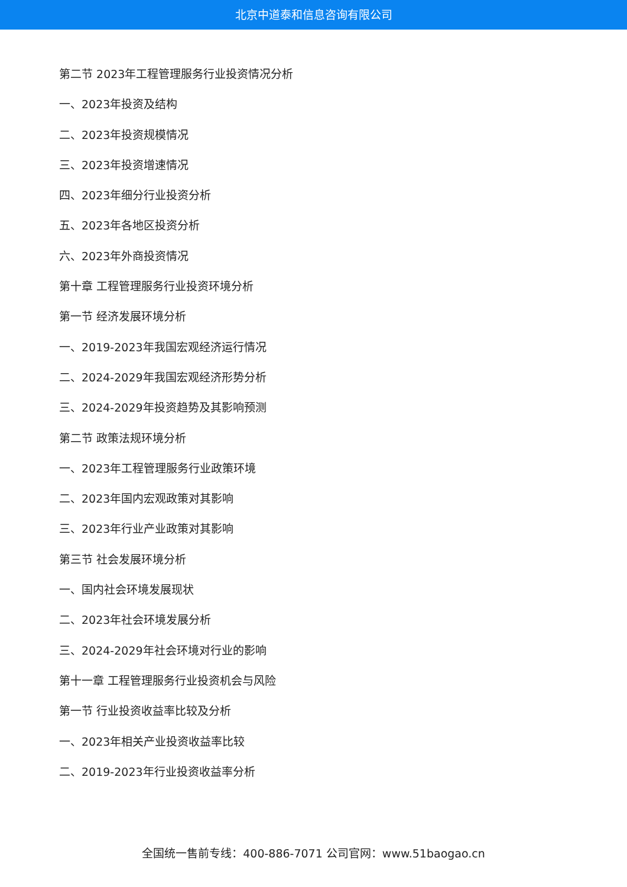北京中道泰和信息咨询有限公司
第二节 2023年工程管理服务行业投资情况分析
一、2023年投资及结构
二、2023年投资规模情况
三、2023年投资增速情况
四、2023年细分行业投资分析
五、2023年各地区投资分析
六、2023年外商投资情况
第十章 工程管理服务行业投资环境分析
第一节 经济发展环境分析
一、2019-2023年我国宏观经济运行情况
二、2024-2029年我国宏观经济形势分析
三、2024-2029年投资趋势及其影响预测
第二节 政策法规环境分析
一、2023年工程管理服务行业政策环境
二、2023年国内宏观政策对其影响
三、2023年行业产业政策对其影响
第三节 社会发展环境分析
一、国内社会环境发展现状
二、2023年社会环境发展分析
三、2024-2029年社会环境对行业的影响
第十一章 工程管理服务行业投资机会与风险
第一节 行业投资收益率比较及分析
一、2023年相关产业投资收益率比较
二、2019-2023年行业投资收益率分析
全国统一售前专线：400-886-7071 公司官网：www.51baogao.cn